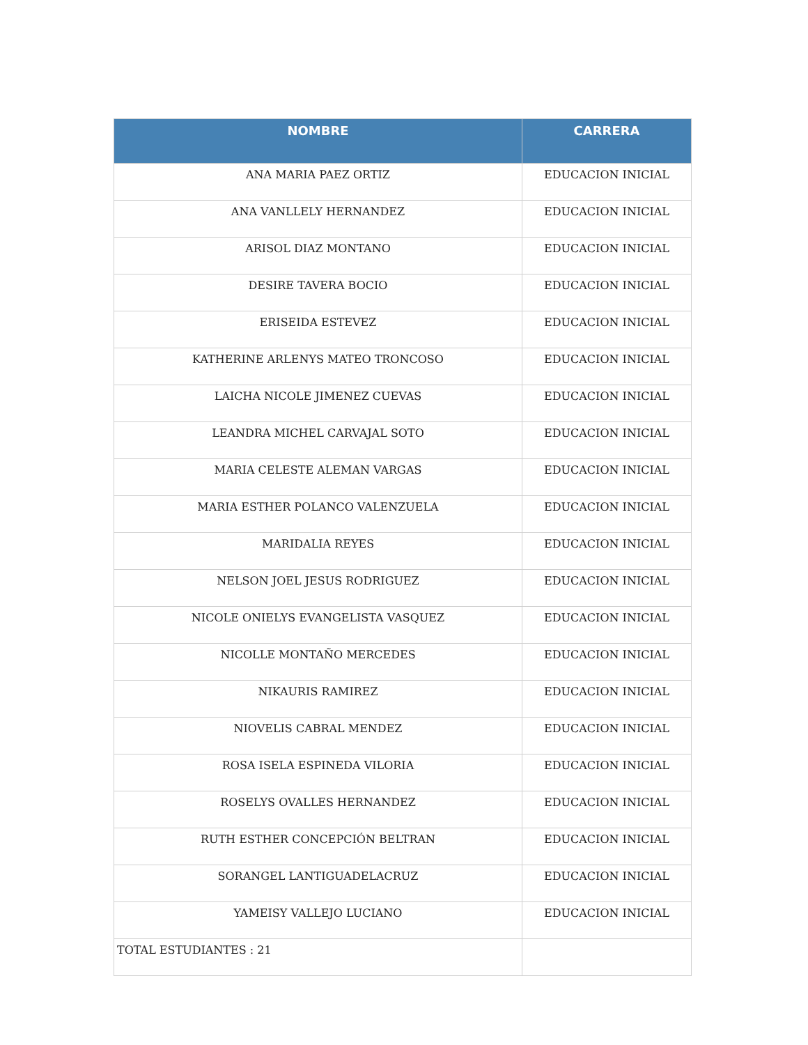| NOMBRE | CARRERA |
| --- | --- |
| ANA MARIA PAEZ ORTIZ | EDUCACION INICIAL |
| ANA VANLLELY HERNANDEZ | EDUCACION INICIAL |
| ARISOL DIAZ MONTANO | EDUCACION INICIAL |
| DESIRE TAVERA BOCIO | EDUCACION INICIAL |
| ERISEIDA ESTEVEZ | EDUCACION INICIAL |
| KATHERINE ARLENYS MATEO TRONCOSO | EDUCACION INICIAL |
| LAICHA NICOLE JIMENEZ CUEVAS | EDUCACION INICIAL |
| LEANDRA MICHEL CARVAJAL SOTO | EDUCACION INICIAL |
| MARIA CELESTE ALEMAN VARGAS | EDUCACION INICIAL |
| MARIA ESTHER POLANCO VALENZUELA | EDUCACION INICIAL |
| MARIDALIA REYES | EDUCACION INICIAL |
| NELSON JOEL JESUS RODRIGUEZ | EDUCACION INICIAL |
| NICOLE ONIELYS EVANGELISTA VASQUEZ | EDUCACION INICIAL |
| NICOLLE MONTAÑO MERCEDES | EDUCACION INICIAL |
| NIKAURIS RAMIREZ | EDUCACION INICIAL |
| NIOVELIS CABRAL MENDEZ | EDUCACION INICIAL |
| ROSA ISELA ESPINEDA VILORIA | EDUCACION INICIAL |
| ROSELYS OVALLES HERNANDEZ | EDUCACION INICIAL |
| RUTH ESTHER CONCEPCIÓN BELTRAN | EDUCACION INICIAL |
| SORANGEL LANTIGUADELACRUZ | EDUCACION INICIAL |
| YAMEISY VALLEJO LUCIANO | EDUCACION INICIAL |
| TOTAL ESTUDIANTES : 21 | |